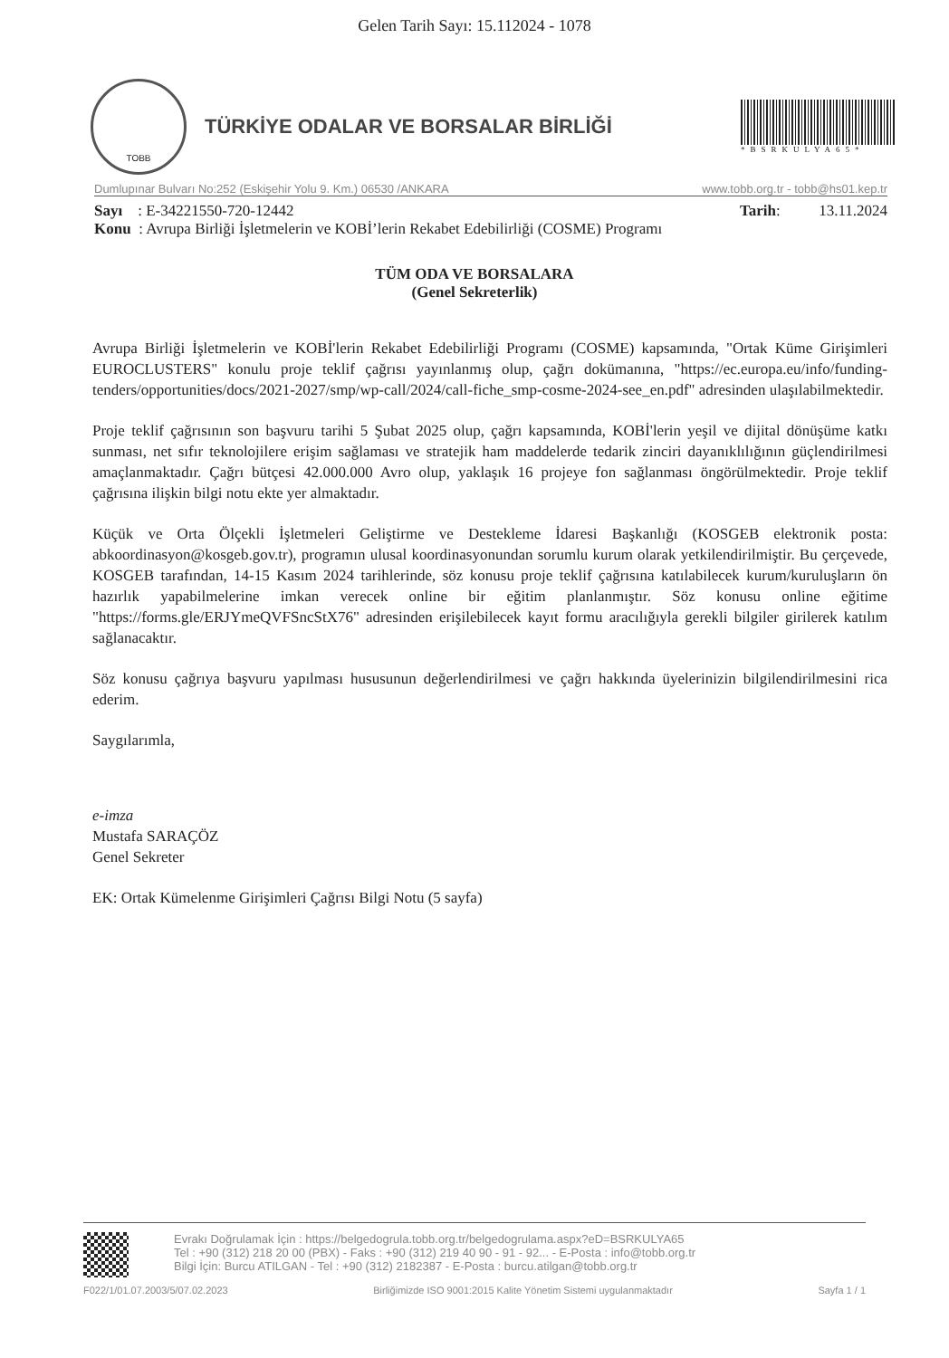Gelen Tarih Sayı: 15.112024 - 1078
TOBB
TÜRKİYE ODALAR VE BORSALAR BİRLİĞİ
*BSRKULYA65*
Dumlupınar Bulvarı No:252 (Eskişehir Yolu 9. Km.) 06530 /ANKARA www.tobb.org.tr - tobb@hs01.kep.tr
Sayı : E-34221550-720-12442 Tarih: 13.11.2024
Konu : Avrupa Birliği İşletmelerin ve KOBİ’lerin Rekabet Edebilirliği (COSME) Programı
TÜM ODA VE BORSALARA
(Genel Sekreterlik)
Avrupa Birliği İşletmelerin ve KOBİ'lerin Rekabet Edebilirliği Programı (COSME) kapsamında, "Ortak Küme Girişimleri EUROCLUSTERS" konulu proje teklif çağrısı yayınlanmış olup, çağrı dokümanına, "https://ec.europa.eu/info/funding-tenders/opportunities/docs/2021-2027/smp/wp-call/2024/call-fiche_smp-cosme-2024-see_en.pdf" adresinden ulaşılabilmektedir.
Proje teklif çağrısının son başvuru tarihi 5 Şubat 2025 olup, çağrı kapsamında, KOBİ'lerin yeşil ve dijital dönüşüme katkı sunması, net sıfır teknolojilere erişim sağlaması ve stratejik ham maddelerde tedarik zinciri dayanıklılığının güçlendirilmesi amaçlanmaktadır. Çağrı bütçesi 42.000.000 Avro olup, yaklaşık 16 projeye fon sağlanması öngörülmektedir. Proje teklif çağrısına ilişkin bilgi notu ekte yer almaktadır.
Küçük ve Orta Ölçekli İşletmeleri Geliştirme ve Destekleme İdaresi Başkanlığı (KOSGEB elektronik posta: abkoordinasyon@kosgeb.gov.tr), programın ulusal koordinasyonundan sorumlu kurum olarak yetkilendirilmiştir. Bu çerçevede, KOSGEB tarafından, 14-15 Kasım 2024 tarihlerinde, söz konusu proje teklif çağrısına katılabilecek kurum/kuruluşların ön hazırlık yapabilmelerine imkan verecek online bir eğitim planlanmıştır. Söz konusu online eğitime "https://forms.gle/ERJYmeQVFSncStX76" adresinden erişilebilecek kayıt formu aracılığıyla gerekli bilgiler girilerek katılım sağlanacaktır.
Söz konusu çağrıya başvuru yapılması hususunun değerlendirilmesi ve çağrı hakkında üyelerinizin bilgilendirilmesini rica ederim.
Saygılarımla,
e-imza
Mustafa SARAÇÖZ
Genel Sekreter
EK: Ortak Kümelenme Girişimleri Çağrısı Bilgi Notu (5 sayfa)
Evrakı Doğrulamak İçin : https://belgedogrula.tobb.org.tr/belgedogrulama.aspx?eD=BSRKULYA65
Tel : +90 (312) 218 20 00 (PBX) - Faks : +90 (312) 219 40 90 - 91 - 92... - E-Posta : info@tobb.org.tr
Bilgi İçin: Burcu ATILGAN - Tel : +90 (312) 2182387 - E-Posta : burcu.atilgan@tobb.org.tr
F022/1/01.07.2003/5/07.02.2023 Birliğimizde ISO 9001:2015 Kalite Yönetim Sistemi uygulanmaktadır Sayfa 1 / 1